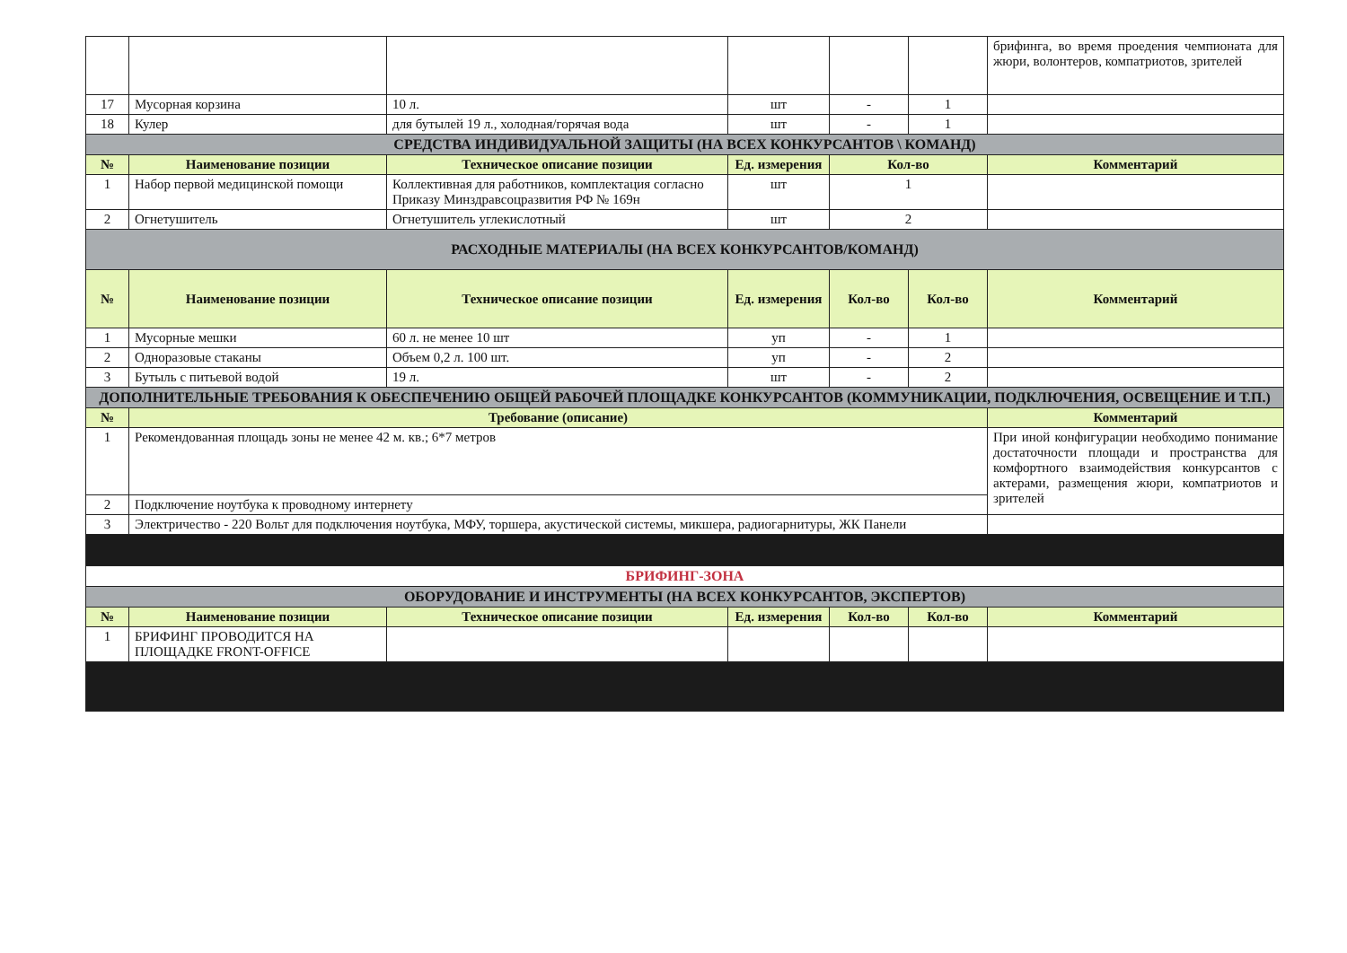| | | | | | | брифинга, во время проедения чемпионата для жюри, волонтеров, компатриотов, зрителей |
| 17 | Мусорная корзина | 10 л. | шт | - | 1 | |
| 18 | Кулер | для бутылей 19 л., холодная/горячая вода | шт | - | 1 | |
| СРЕДСТВА ИНДИВИДУАЛЬНОЙ ЗАЩИТЫ (НА ВСЕХ КОНКУРСАНТОВ \ КОМАНД) | | | | | | |
| № | Наименование позиции | Техническое описание позиции | Ед. измерения | Кол-во | | Комментарий |
| 1 | Набор первой медицинской помощи | Коллективная для работников, комплектация согласно Приказу Минздравсоцразвития РФ № 169н | шт | 1 | | |
| 2 | Огнетушитель | Огнетушитель углекислотный | шт | 2 | | |
| РАСХОДНЫЕ МАТЕРИАЛЫ (НА ВСЕХ КОНКУРСАНТОВ/КОМАНД) | | | | | | |
| № | Наименование позиции | Техническое описание позиции | Ед. измерения | Кол-во | Кол-во | Комментарий |
| 1 | Мусорные мешки | 60 л. не менее 10 шт | уп | - | 1 | |
| 2 | Одноразовые стаканы | Объем 0,2 л. 100 шт. | уп | - | 2 | |
| 3 | Бутыль с питьевой водой | 19 л. | шт | - | 2 | |
| ДОПОЛНИТЕЛЬНЫЕ ТРЕБОВАНИЯ К ОБЕСПЕЧЕНИЮ ОБЩЕЙ РАБОЧЕЙ ПЛОЩАДКЕ КОНКУРСАНТОВ (КОММУНИКАЦИИ, ПОДКЛЮЧЕНИЯ, ОСВЕЩЕНИЕ И Т.П.) | | | | | | |
| № | Требование (описание) | | | | | Комментарий |
| 1 | Рекомендованная площадь зоны не менее 42 м. кв.; 6*7 метров | | | | | При иной конфигурации необходимо понимание достаточности площади и пространства для комфортного взаимодействия конкурсантов с актерами, размещения жюри, компатриотов и зрителей |
| 2 | Подключение ноутбука к проводному интернету | | | | | |
| 3 | Электричество - 220 Вольт для подключения ноутбука, МФУ, торшера, акустической системы, микшера, радиогарнитуры, ЖК Панели | | | | | |
| БРИФИНГ-ЗОНА | | | | | | |
| ОБОРУДОВАНИЕ И ИНСТРУМЕНТЫ (НА ВСЕХ КОНКУРСАНТОВ, ЭКСПЕРТОВ) | | | | | | |
| № | Наименование позиции | Техническое описание позиции | Ед. измерения | Кол-во | Кол-во | Комментарий |
| 1 | БРИФИНГ ПРОВОДИТСЯ НА ПЛОЩАДКЕ FRONT-OFFICE | | | | | |